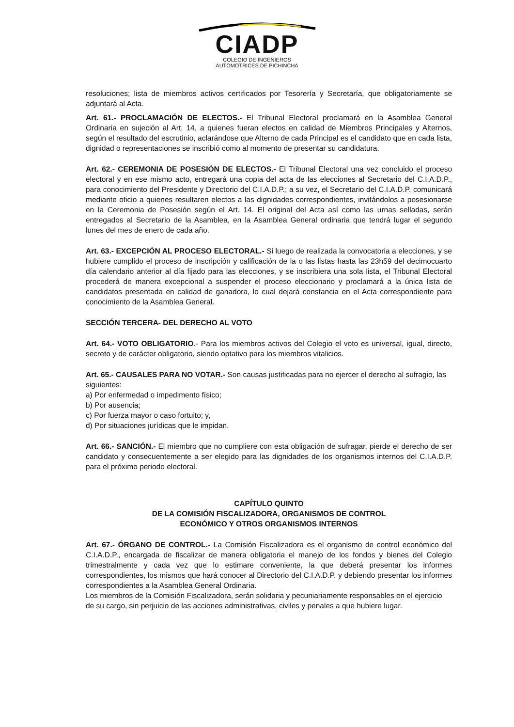CIADP
COLEGIO DE INGENIEROS
AUTOMOTRICES DE PICHINCHA
resoluciones; lista de miembros activos certificados por Tesorería y Secretaría, que obligatoriamente se adjuntará al Acta.
Art. 61.- PROCLAMACIÓN DE ELECTOS.- El Tribunal Electoral proclamará en la Asamblea General Ordinaria en sujeción al Art. 14, a quienes fueran electos en calidad de Miembros Principales y Alternos, según el resultado del escrutinio, aclarándose que Alterno de cada Principal es el candidato que en cada lista, dignidad o representaciones se inscribió como al momento de presentar su candidatura.
Art. 62.- CEREMONIA DE POSESIÓN DE ELECTOS.- El Tribunal Electoral una vez concluido el proceso electoral y en ese mismo acto, entregará una copia del acta de las elecciones al Secretario del C.I.A.D.P., para conocimiento del Presidente y Directorio del C.I.A.D.P.; a su vez, el Secretario del C.I.A.D.P. comunicará mediante oficio a quienes resultaren electos a las dignidades correspondientes, invitándolos a posesionarse en la Ceremonia de Posesión según el Art. 14. El original del Acta así como las urnas selladas, serán entregados al Secretario de la Asamblea, en la Asamblea General ordinaria que tendrá lugar el segundo lunes del mes de enero de cada año.
Art. 63.- EXCEPCIÓN AL PROCESO ELECTORAL.- Si luego de realizada la convocatoria a elecciones, y se hubiere cumplido el proceso de inscripción y calificación de la o las listas hasta las 23h59 del decimocuarto día calendario anterior al día fijado para las elecciones, y se inscribiera una sola lista, el Tribunal Electoral procederá de manera excepcional a suspender el proceso eleccionario y proclamará a la única lista de candidatos presentada en calidad de ganadora, lo cual dejará constancia en el Acta correspondiente para conocimiento de la Asamblea General.
SECCIÓN TERCERA- DEL DERECHO AL VOTO
Art. 64.- VOTO OBLIGATORIO.- Para los miembros activos del Colegio el voto es universal, igual, directo, secreto y de carácter obligatorio, siendo optativo para los miembros vitalicios.
Art. 65.- CAUSALES PARA NO VOTAR.- Son causas justificadas para no ejercer el derecho al sufragio, las siguientes:
a) Por enfermedad o impedimento físico;
b) Por ausencia;
c) Por fuerza mayor o caso fortuito; y,
d) Por situaciones jurídicas que le impidan.
Art. 66.- SANCIÓN.- El miembro que no cumpliere con esta obligación de sufragar, pierde el derecho de ser candidato y consecuentemente a ser elegido para las dignidades de los organismos internos del C.I.A.D.P. para el próximo periodo electoral.
CAPÍTULO QUINTO
DE LA COMISIÓN FISCALIZADORA, ORGANISMOS DE CONTROL
ECONÓMICO Y OTROS ORGANISMOS INTERNOS
Art. 67.- ÓRGANO DE CONTROL.- La Comisión Fiscalizadora es el organismo de control económico del C.I.A.D.P., encargada de fiscalizar de manera obligatoria el manejo de los fondos y bienes del Colegio trimestralmente y cada vez que lo estimare conveniente, la que deberá presentar los informes correspondientes, los mismos que hará conocer al Directorio del C.I.A.D.P. y debiendo presentar los informes correspondientes a la Asamblea General Ordinaria.
Los miembros de la Comisión Fiscalizadora, serán solidaria y pecuniariamente responsables en el ejercicio de su cargo, sin perjuicio de las acciones administrativas, civiles y penales a que hubiere lugar.